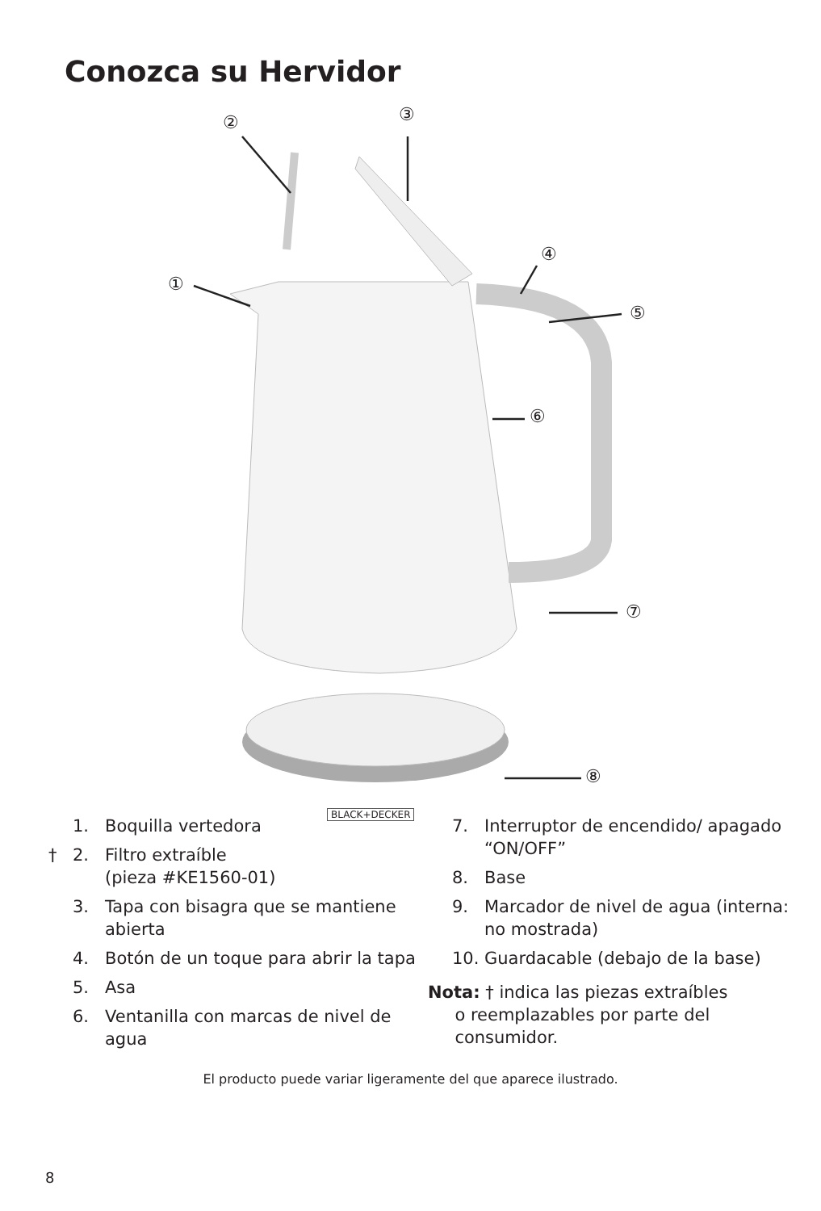Conozca su Hervidor
② ③
①
④
⑤
⑥
⑦
⑧
BLACK+DECKER
1. Boquilla vertedora
† 2. Filtro extraíble
(pieza #KE1560-01)
3. Tapa con bisagra que se mantiene abierta
4. Botón de un toque para abrir la tapa
5. Asa
6. Ventanilla con marcas de nivel de agua
7. Interruptor de encendido/ apagado “ON/OFF”
8. Base
9. Marcador de nivel de agua (interna: no mostrada)
10. Guardacable (debajo de la base)
Nota: † indica las piezas extraíbles
o reemplazables por parte del
consumidor.
El producto puede variar ligeramente del que aparece ilustrado.
8